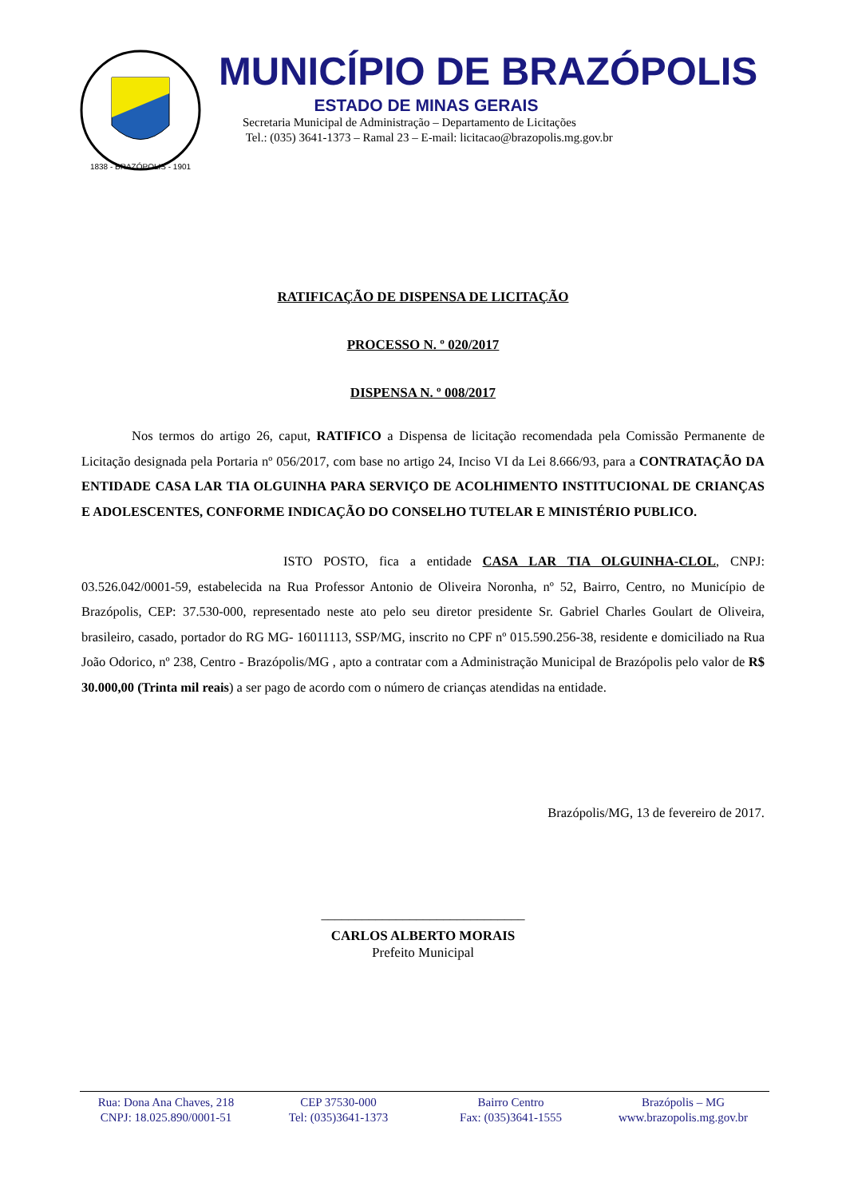1838 - BRAZÓPOLIS - 1901
MUNICÍPIO DE BRAZÓPOLIS
ESTADO DE MINAS GERAIS
Secretaria Municipal de Administração – Departamento de Licitações
Tel.: (035) 3641-1373 – Ramal 23 – E-mail: licitacao@brazopolis.mg.gov.br
RATIFICAÇÃO DE DISPENSA DE LICITAÇÃO
PROCESSO N. º 020/2017
DISPENSA N. º 008/2017
Nos termos do artigo 26, caput, RATIFICO a Dispensa de licitação recomendada pela Comissão Permanente de Licitação designada pela Portaria nº 056/2017, com base no artigo 24, Inciso VI da Lei 8.666/93, para a CONTRATAÇÃO DA ENTIDADE CASA LAR TIA OLGUINHA PARA SERVIÇO DE ACOLHIMENTO INSTITUCIONAL DE CRIANÇAS E ADOLESCENTES, CONFORME INDICAÇÃO DO CONSELHO TUTELAR E MINISTÉRIO PUBLICO.
ISTO POSTO, fica a entidade CASA LAR TIA OLGUINHA-CLOL, CNPJ: 03.526.042/0001-59, estabelecida na Rua Professor Antonio de Oliveira Noronha, nº 52, Bairro, Centro, no Município de Brazópolis, CEP: 37.530-000, representado neste ato pelo seu diretor presidente Sr. Gabriel Charles Goulart de Oliveira, brasileiro, casado, portador do RG MG- 16011113, SSP/MG, inscrito no CPF nº 015.590.256-38, residente e domiciliado na Rua João Odorico, nº 238, Centro - Brazópolis/MG , apto a contratar com a Administração Municipal de Brazópolis pelo valor de R$ 30.000,00 (Trinta mil reais) a ser pago de acordo com o número de crianças atendidas na entidade.
Brazópolis/MG, 13 de fevereiro de 2017.
______________________________
CARLOS ALBERTO MORAIS
Prefeito Municipal
Rua: Dona Ana Chaves, 218
CNPJ: 18.025.890/0001-51
CEP 37530-000
Tel: (035)3641-1373
Bairro Centro
Fax: (035)3641-1555
Brazópolis – MG
www.brazopolis.mg.gov.br